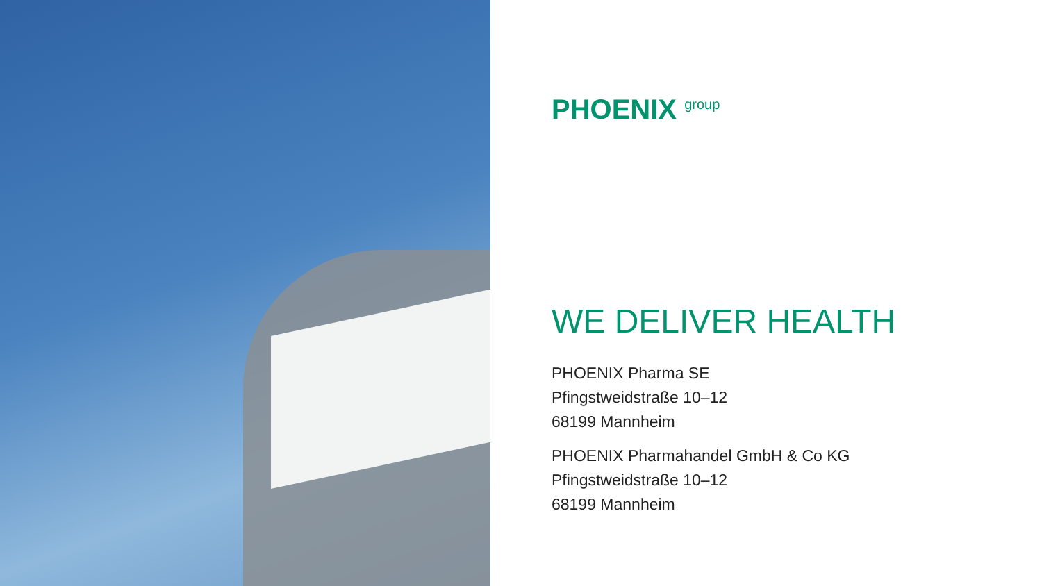PHOENIX group
WE DELIVER HEALTH
PHOENIX Pharma SE
Pfingstweidstraße 10–12
68199 Mannheim
PHOENIX Pharmahandel GmbH & Co KG
Pfingstweidstraße 10–12
68199 Mannheim